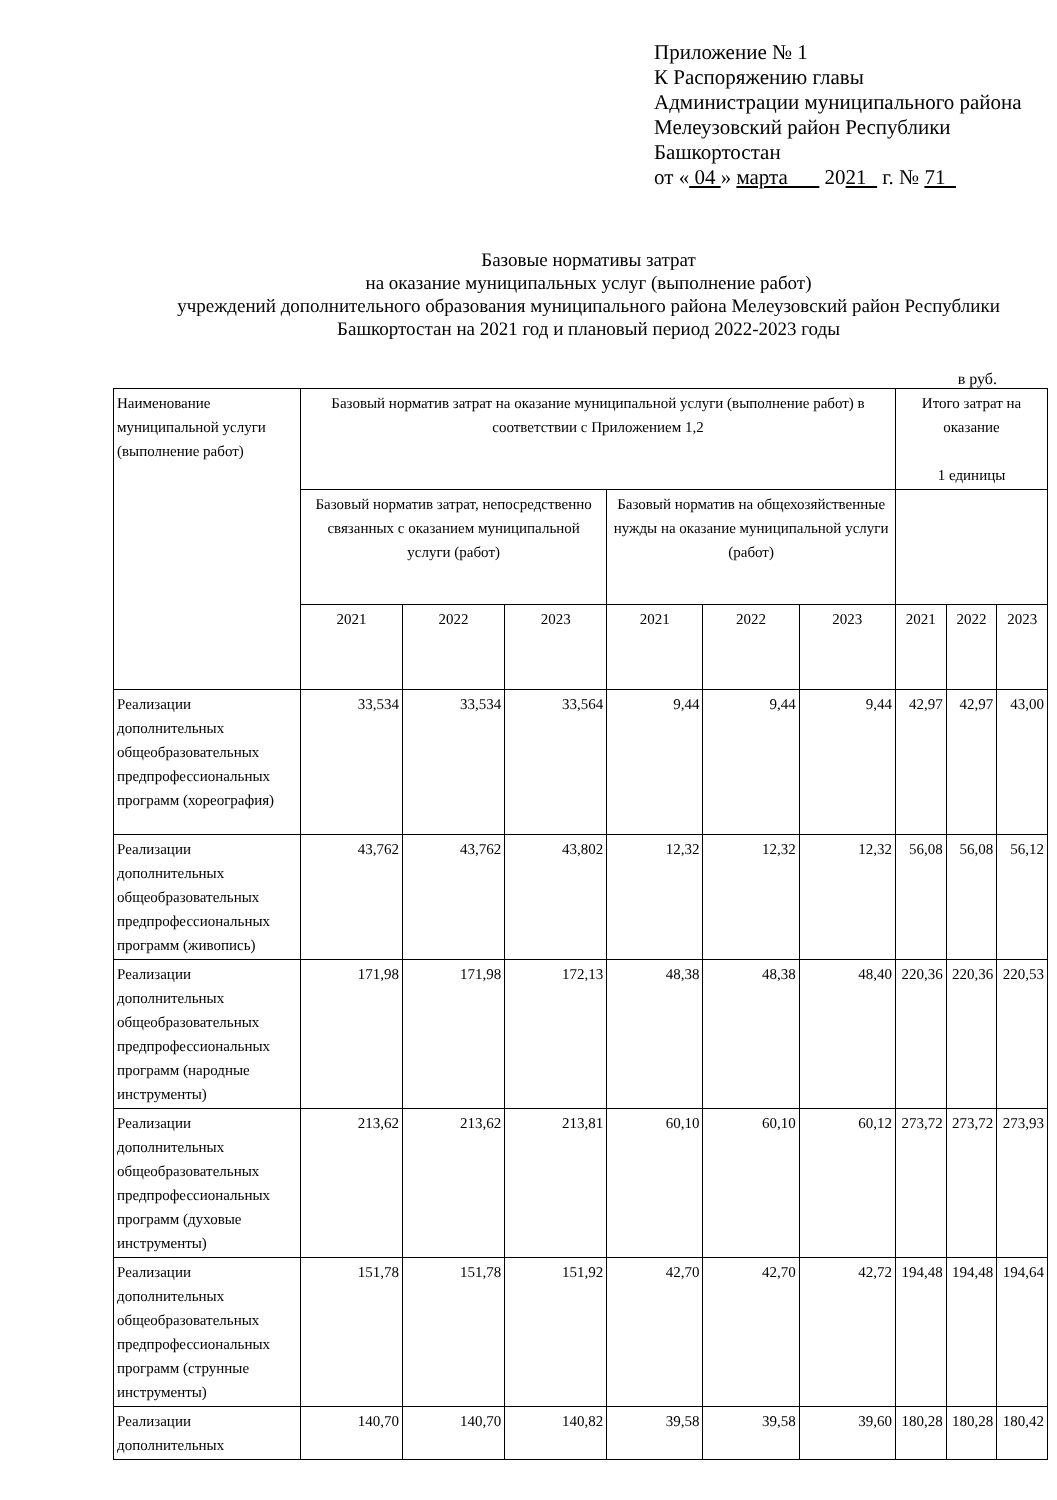Приложение № 1
К Распоряжению главы
Администрации муниципального района
Мелеузовский район Республики
Башкортостан
от « 04 » марта 2021 г. № 71
Базовые нормативы затрат
на оказание муниципальных услуг (выполнение работ)
учреждений дополнительного образования муниципального района Мелеузовский район Республики
Башкортостан на 2021 год и плановый период 2022-2023 годы
в руб.
| Наименование муниципальной услуги (выполнение работ) | Базовый норматив затрат на оказание муниципальной услуги (выполнение работ) в соответствии с Приложением 1,2 | | | | | | Итого затрат на оказание 1 единицы | | |
| --- | --- | --- | --- | --- | --- | --- | --- | --- | --- |
| | Базовый норматив затрат, непосредственно связанных с оказанием муниципальной услуги (работ) | | | Базовый норматив на общехозяйственные нужды на оказание муниципальной услуги (работ) | | | | | |
| | 2021 | 2022 | 2023 | 2021 | 2022 | 2023 | 2021 | 2022 | 2023 |
| Реализации дополнительных общеобразовательных предпрофессиональных программ (хореография) | 33,534 | 33,534 | 33,564 | 9,44 | 9,44 | 9,44 | 42,97 | 42,97 | 43,00 |
| Реализации дополнительных общеобразовательных предпрофессиональных программ (живопись) | 43,762 | 43,762 | 43,802 | 12,32 | 12,32 | 12,32 | 56,08 | 56,08 | 56,12 |
| Реализации дополнительных общеобразовательных предпрофессиональных программ (народные инструменты) | 171,98 | 171,98 | 172,13 | 48,38 | 48,38 | 48,40 | 220,36 | 220,36 | 220,53 |
| Реализации дополнительных общеобразовательных предпрофессиональных программ (духовые инструменты) | 213,62 | 213,62 | 213,81 | 60,10 | 60,10 | 60,12 | 273,72 | 273,72 | 273,93 |
| Реализации дополнительных общеобразовательных предпрофессиональных программ (струнные инструменты) | 151,78 | 151,78 | 151,92 | 42,70 | 42,70 | 42,72 | 194,48 | 194,48 | 194,64 |
| Реализации дополнительных | 140,70 | 140,70 | 140,82 | 39,58 | 39,58 | 39,60 | 180,28 | 180,28 | 180,42 |